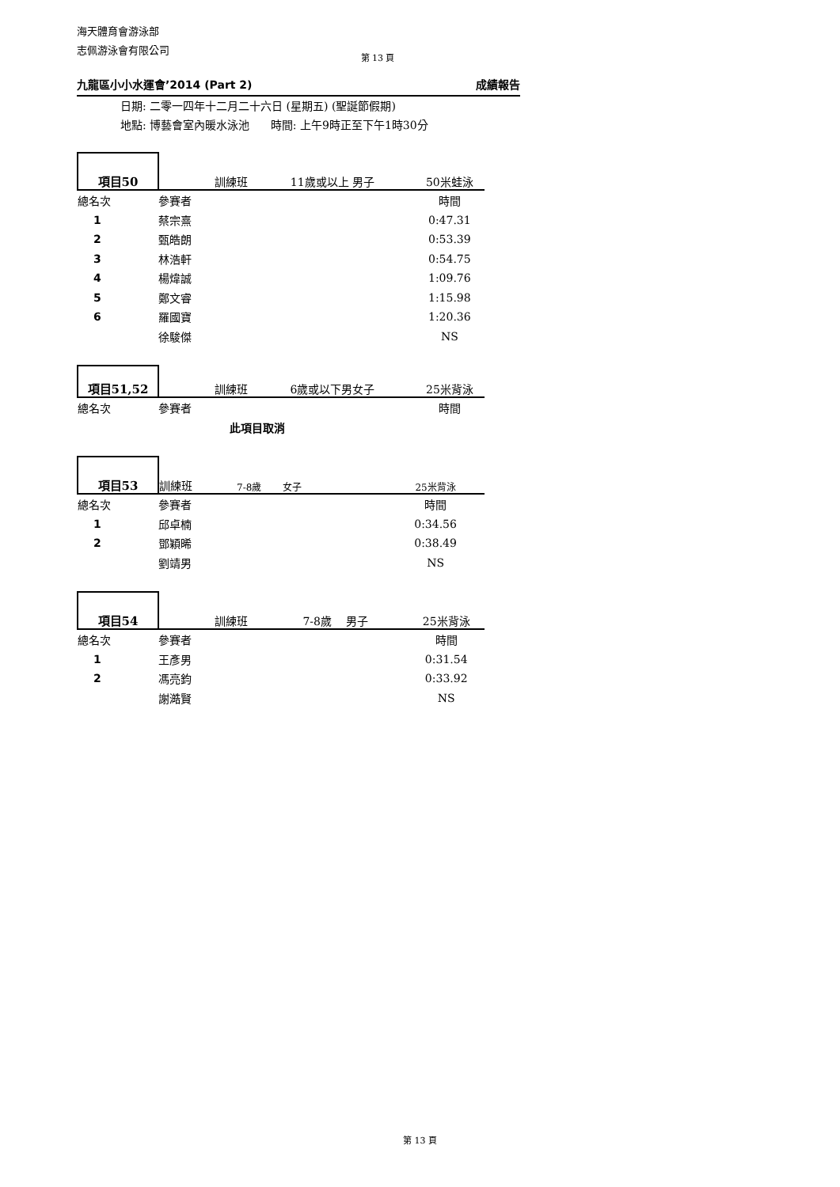海天體育會游泳部
志佩游泳會有限公司
第 13 頁
九龍區小小水運會’2014 (Part 2) 成績報告
日期: 二零一四年十二月二十六日 (星期五) (聖誕節假期)
地點: 博藝會室內暖水泳池 時間: 上午9時正至下午1時30分
| 項目50 | 訓練班 | 11歲或以上 男子 | 50米蛙泳 |
| 總名次 | 參賽者 | | 時間 |
| 1 | 蔡宗熹 | | 0:47.31 |
| 2 | 甄皓朗 | | 0:53.39 |
| 3 | 林浩軒 | | 0:54.75 |
| 4 | 楊煒誠 | | 1:09.76 |
| 5 | 鄭文睿 | | 1:15.98 |
| 6 | 羅國寶 | | 1:20.36 |
| | 徐駿傑 | | NS |
| 項目51,52 | 訓練班 | 6歲或以下男女子 | 25米背泳 |
| 總名次 | 參賽者 | | 時間 |
| | 此項目取消 | | |
| 項目53 | 訓練班 | 7-8歲 女子 | 25米背泳 |
| 總名次 | 參賽者 | | 時間 |
| 1 | 邱卓楠 | | 0:34.56 |
| 2 | 鄧穎晞 | | 0:38.49 |
| | 劉靖男 | | NS |
| 項目54 | 訓練班 | 7-8歲 男子 | 25米背泳 |
| 總名次 | 參賽者 | | 時間 |
| 1 | 王彥男 | | 0:31.54 |
| 2 | 馮亮鈞 | | 0:33.92 |
| | 謝澔賢 | | NS |
第 13 頁